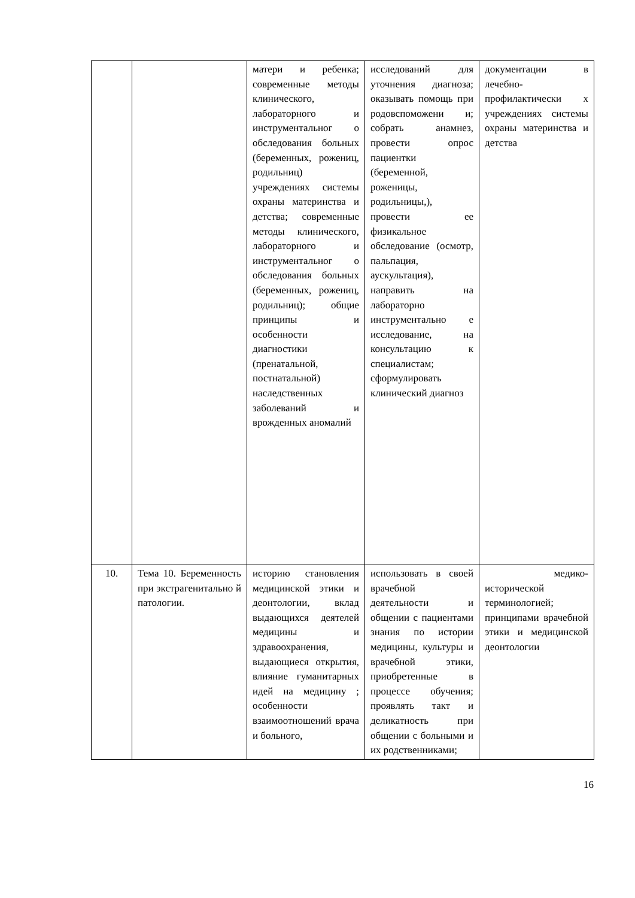| | | матери и ребенка; современные методы клинического, лабораторного и инструментальног о обследования больных (беременных, рожениц, родильниц) учреждениях системы охраны материнства и детства; современные методы клинического, лабораторного и инструментальног о обследования больных (беременных, рожениц, родильниц); общие принципы и особенности диагностики (пренатальной, постнатальной) наследственных заболеваний и врожденных аномалий | исследований для уточнения диагноза; оказывать помощь при родовспоможени и; собрать анамнез, провести опрос пациентки (беременной, роженицы, родильницы,), провести ее физикальное обследование (осмотр, пальпация, аускультация), направить на лабораторно инструментально е исследование, на консультацию к специалистам; сформулировать клинический диагноз | документации в лечебно-профилактически х учреждениях системы охраны материнства и детства |
| 10. | Тема 10. Беременность при экстрагенитально й патологии. | историю становления медицинской этики и деонтологии, вклад выдающихся деятелей медицины и здравоохранения, выдающиеся открытия, влияние гуманитарных идей на медицину ; особенности взаимоотношений врача и больного, | использовать в своей врачебной деятельности и общении с пациентами знания по истории медицины, культуры и врачебной этики, приобретенные в процессе обучения; проявлять такт и деликатность при общении с больными и их родственниками; | медико-исторической терминологией; принципами врачебной этики и медицинской деонтологии |
16